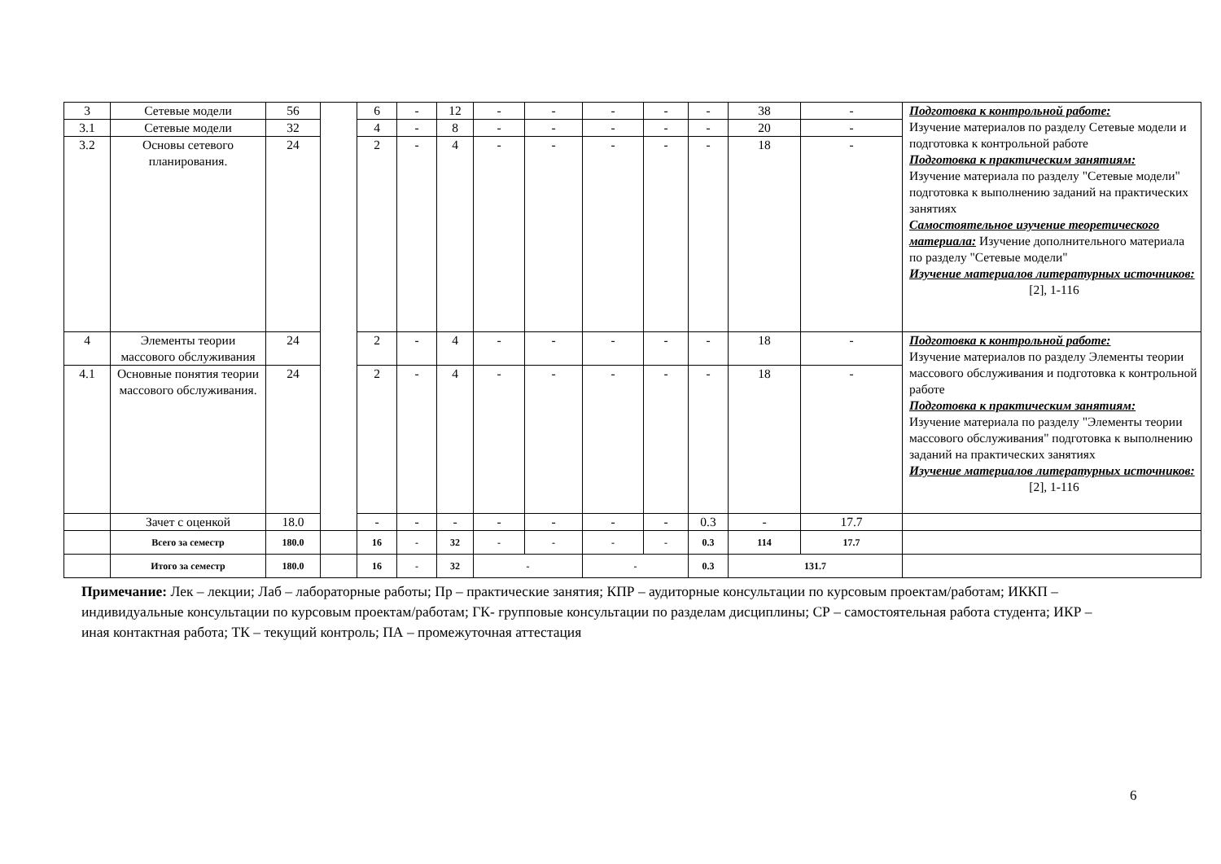| 3 | Сетевые модели | 56 | | 6 | - | 12 | - | - | - | - | - | 38 | - | Подготовка к контрольной работе: Изучение материалов по разделу Сетевые модели и подготовка к контрольной работе Подготовка к практическим занятиям: Изучение материала по разделу "Сетевые модели" подготовка к выполнению заданий на практических занятиях Самостоятельное изучение теоретического материала: Изучение дополнительного материала по разделу "Сетевые модели" Изучение материалов литературных источников: [2], 1-116 |
| 3.1 | Сетевые модели | 32 | | 4 | - | 8 | - | - | - | - | - | 20 | - | |
| 3.2 | Основы сетевого планирования. | 24 | | 2 | - | 4 | - | - | - | - | - | 18 | - | |
| 4 | Элементы теории массового обслуживания | 24 | | 2 | - | 4 | - | - | - | - | - | 18 | - | Подготовка к контрольной работе: Изучение материалов по разделу Элементы теории массового обслуживания и подготовка к контрольной работе Подготовка к практическим занятиям: Изучение материала по разделу "Элементы теории массового обслуживания" подготовка к выполнению заданий на практических занятиях Изучение материалов литературных источников: [2], 1-116 |
| 4.1 | Основные понятия теории массового обслуживания. | 24 | | 2 | - | 4 | - | - | - | - | - | 18 | - | |
| | Зачет с оценкой | 18.0 | | - | - | - | - | - | - | - | 0.3 | - | 17.7 | |
| | Всего за семестр | 180.0 | | 16 | - | 32 | - | - | - | - | 0.3 | 114 | 17.7 | |
| | Итого за семестр | 180.0 | | 16 | - | 32 | - | | - | | 0.3 | 131.7 | | |
Примечание: Лек – лекции; Лаб – лабораторные работы; Пр – практические занятия; КПР – аудиторные консультации по курсовым проектам/работам; ИККП – индивидуальные консультации по курсовым проектам/работам; ГК- групповые консультации по разделам дисциплины; СР – самостоятельная работа студента; ИКР – иная контактная работа; ТК – текущий контроль; ПА – промежуточная аттестация
6